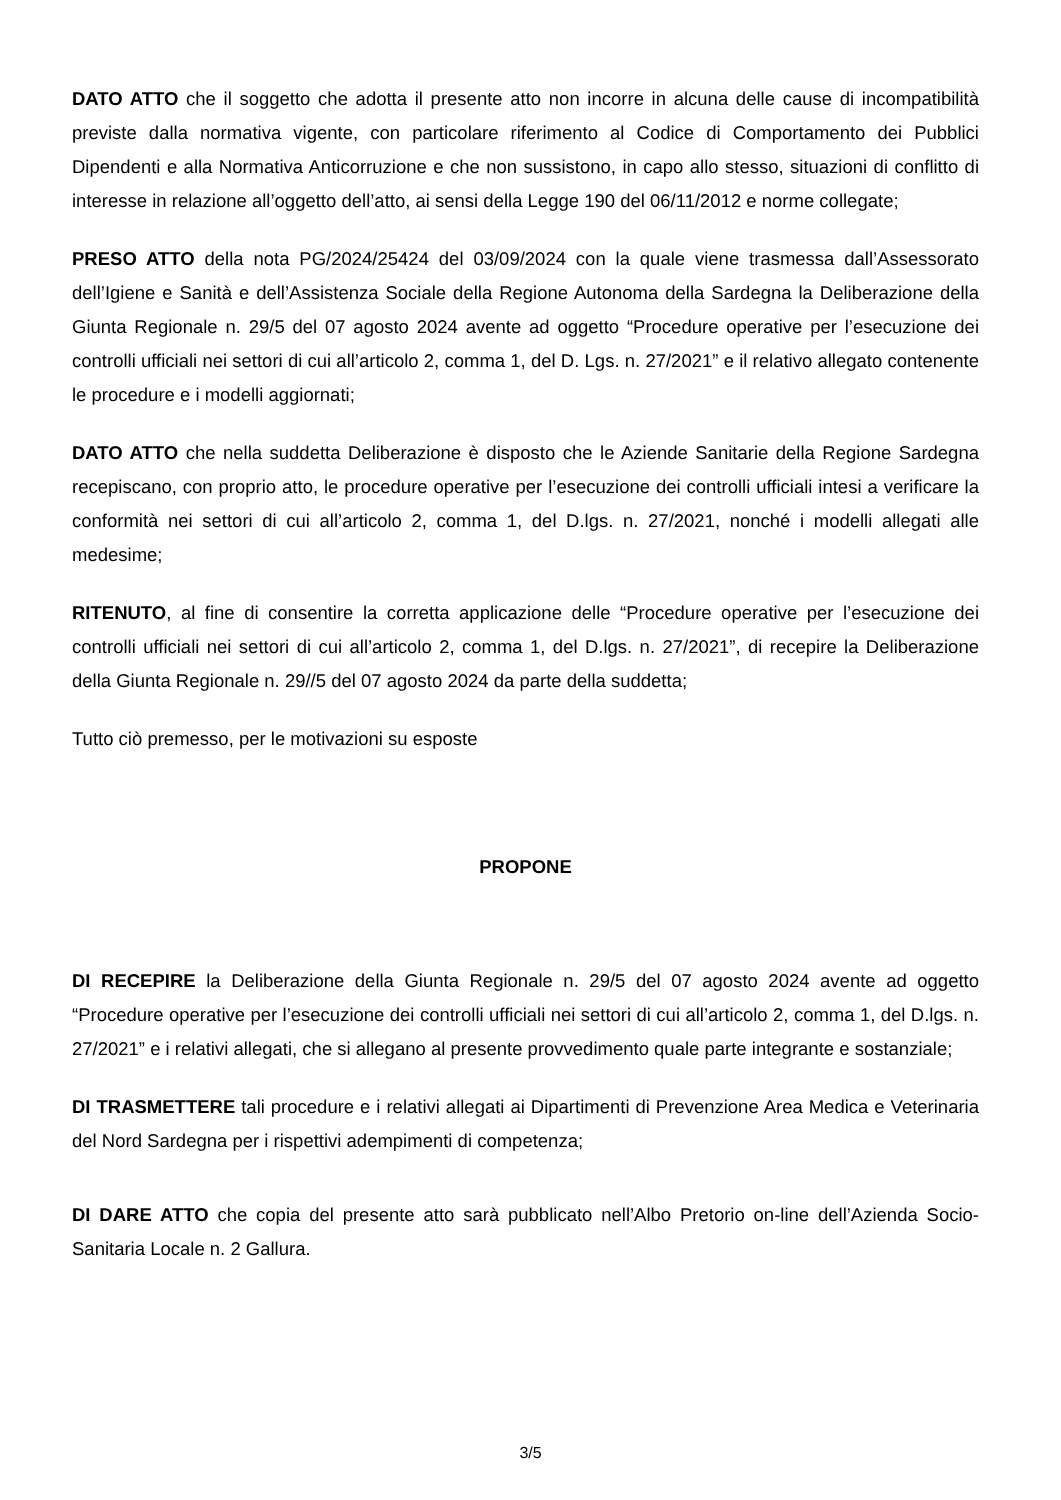DATO ATTO che il soggetto che adotta il presente atto non incorre in alcuna delle cause di incompatibilità previste dalla normativa vigente, con particolare riferimento al Codice di Comportamento dei Pubblici Dipendenti e alla Normativa Anticorruzione e che non sussistono, in capo allo stesso, situazioni di conflitto di interesse in relazione all’oggetto dell’atto, ai sensi della Legge 190 del 06/11/2012 e norme collegate;
PRESO ATTO della nota PG/2024/25424 del 03/09/2024 con la quale viene trasmessa dall’Assessorato dell’Igiene e Sanità e dell’Assistenza Sociale della Regione Autonoma della Sardegna la Deliberazione della Giunta Regionale n. 29/5 del 07 agosto 2024 avente ad oggetto “Procedure operative per l’esecuzione dei controlli ufficiali nei settori di cui all’articolo 2, comma 1, del D. Lgs. n. 27/2021” e il relativo allegato contenente le procedure e i modelli aggiornati;
DATO ATTO che nella suddetta Deliberazione è disposto che le Aziende Sanitarie della Regione Sardegna recepiscano, con proprio atto, le procedure operative per l’esecuzione dei controlli ufficiali intesi a verificare la conformità nei settori di cui all’articolo 2, comma 1, del D.lgs. n. 27/2021, nonché i modelli allegati alle medesime;
RITENUTO, al fine di consentire la corretta applicazione delle “Procedure operative per l’esecuzione dei controlli ufficiali nei settori di cui all’articolo 2, comma 1, del D.lgs. n. 27/2021”, di recepire la Deliberazione della Giunta Regionale n. 29//5 del 07 agosto 2024 da parte della suddetta;
Tutto ciò premesso, per le motivazioni su esposte
PROPONE
DI RECEPIRE la Deliberazione della Giunta Regionale n. 29/5 del 07 agosto 2024 avente ad oggetto “Procedure operative per l’esecuzione dei controlli ufficiali nei settori di cui all’articolo 2, comma 1, del D.lgs. n. 27/2021” e i relativi allegati, che si allegano al presente provvedimento quale parte integrante e sostanziale;
DI TRASMETTERE tali procedure e i relativi allegati ai Dipartimenti di Prevenzione Area Medica e Veterinaria del Nord Sardegna per i rispettivi adempimenti di competenza;
DI DARE ATTO che copia del presente atto sarà pubblicato nell’Albo Pretorio on-line dell’Azienda Socio-Sanitaria Locale n. 2 Gallura.
3/5